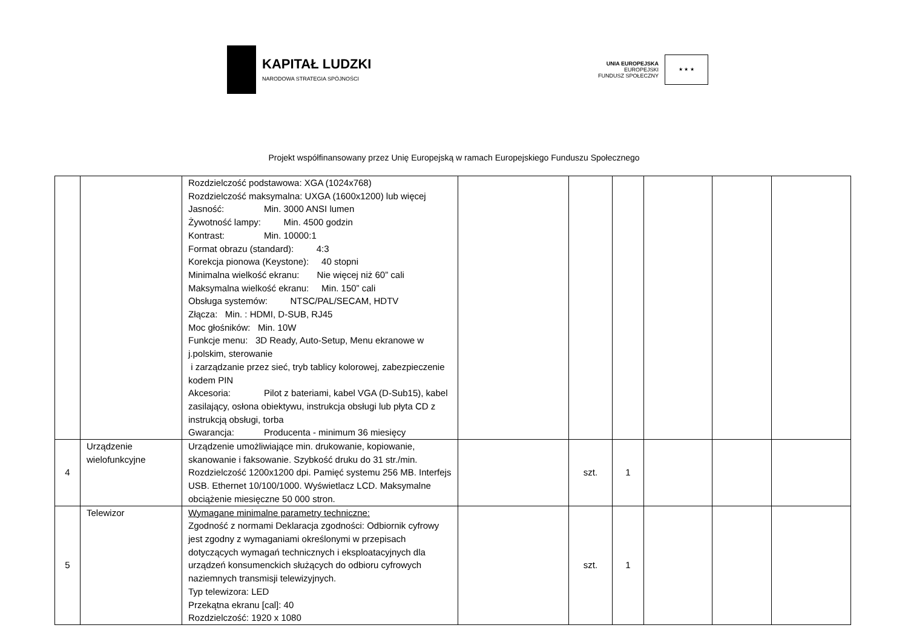KAPITAŁ LUDZKI
NARODOWA STRATEGIA SPÓJNOŚCI
UNIA EUROPEJSKA
EUROPEJSKI
FUNDUSZ SPOŁECZNY
★ ★ ★
Projekt współfinansowany przez Unię Europejską w ramach Europejskiego Funduszu Społecznego
| | | Rozdzielczość podstawowa: XGA (1024x768) Rozdzielczość maksymalna: UXGA (1600x1200) lub więcej Jasność: Min. 3000 ANSI lumen Żywotność lampy: Min. 4500 godzin Kontrast: Min. 10000:1 Format obrazu (standard): 4:3 Korekcja pionowa (Keystone): 40 stopni Minimalna wielkość ekranu: Nie więcej niż 60” cali Maksymalna wielkość ekranu: Min. 150” cali Obsługa systemów: NTSC/PAL/SECAM, HDTV Złącza: Min. : HDMI, D-SUB, RJ45 Moc głośników: Min. 10W Funkcje menu: 3D Ready, Auto-Setup, Menu ekranowe w j.polskim, sterowanie i zarządzanie przez sieć, tryb tablicy kolorowej, zabezpieczenie kodem PIN Akcesoria: Pilot z bateriami, kabel VGA (D-Sub15), kabel zasilający, osłona obiektywu, instrukcja obsługi lub płyta CD z instrukcją obsługi, torba Gwarancja: Producenta - minimum 36 miesięcy | | | | | | |
| 4 | Urządzenie wielofunkcyjne | Urządzenie umożliwiające min. drukowanie, kopiowanie, skanowanie i faksowanie. Szybkość druku do 31 str./min. Rozdzielczość 1200x1200 dpi. Pamięć systemu 256 MB. Interfejs USB. Ethernet 10/100/1000. Wyświetlacz LCD. Maksymalne obciążenie miesięczne 50 000 stron. | | szt. | 1 | | | |
| 5 | Telewizor | Wymagane minimalne parametry techniczne: Zgodność z normami Deklaracja zgodności: Odbiornik cyfrowy jest zgodny z wymaganiami określonymi w przepisach dotyczących wymagań technicznych i eksploatacyjnych dla urządzeń konsumenckich służących do odbioru cyfrowych naziemnych transmisji telewizyjnych. Typ telewizora: LED Przekątna ekranu [cal]: 40 Rozdzielczość: 1920 x 1080 | | szt. | 1 | | | |